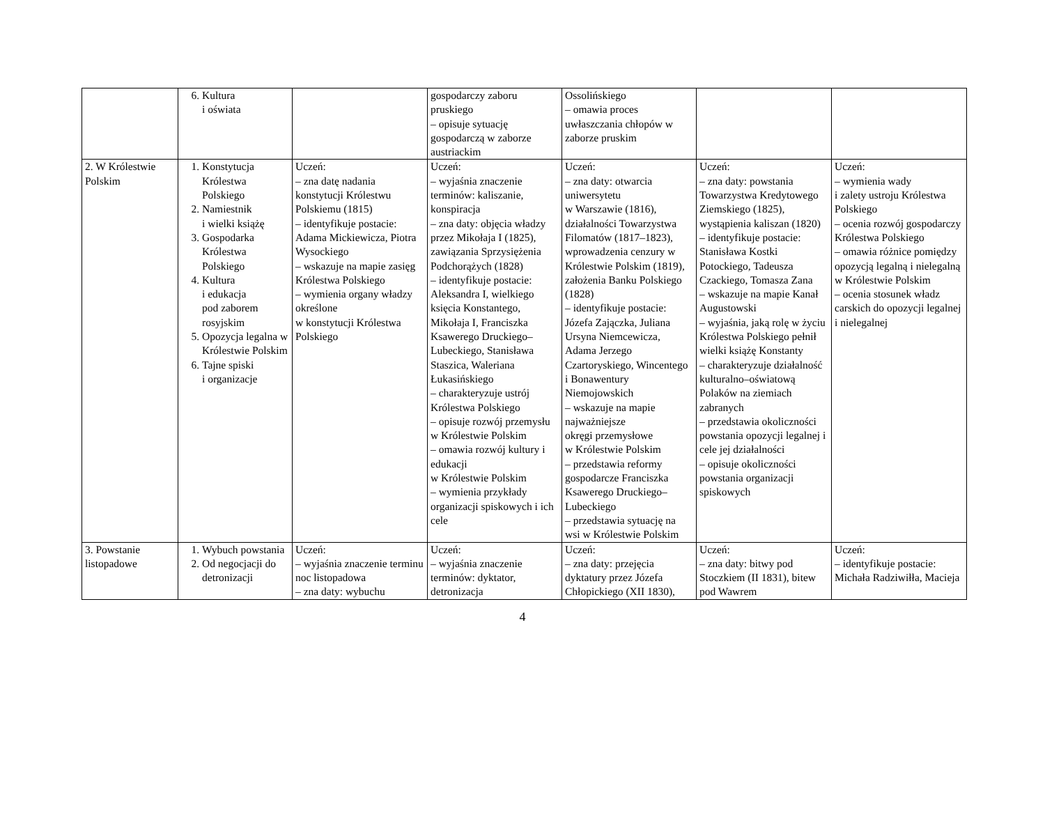| | 6. Kultura i oświata | | gospodarczy zaboru pruskiego – opisuje sytuację gospodarczą w zaborze austriackim | Ossolińskiego – omawia proces uwłaszczania chłopów w zaborze pruskim | | |
| 2. W Królestwie Polskim | 1. Konstytucja Królestwa Polskiego 2. Namiestnik i wielki książę 3. Gospodarka Królestwa Polskiego 4. Kultura i edukacja pod zaborem rosyjskim 5. Opozycja legalna w Królestwie Polskim 6. Tajne spiski i organizacje | Uczeń: – zna datę nadania konstytucji Królestwu Polskiemu (1815) – identyfikuje postacie: Adama Mickiewicza, Piotra Wysockiego – wskazuje na mapie zasięg Królestwa Polskiego – wymienia organy władzy określone w konstytucji Królestwa Polskiego | Uczeń: – wyjaśnia znaczenie terminów: kaliszanie, konspiracja – zna daty: objęcia władzy przez Mikołaja I (1825), zawiązania Sprzysiężenia Podchorążych (1828) – identyfikuje postacie: Aleksandra I, wielkiego księcia Konstantego, Mikołaja I, Franciszka Ksawerego Druckiego–Lubeckiego, Stanisława Staszica, Waleriana Łukasińskiego – charakteryzuje ustrój Królestwa Polskiego – opisuje rozwój przemysłu w Królestwie Polskim – omawia rozwój kultury i edukacji w Królestwie Polskim – wymienia przykłady organizacji spiskowych i ich cele | Uczeń: – zna daty: otwarcia uniwersytetu w Warszawie (1816), działalności Towarzystwa Filomatów (1817–1823), wprowadzenia cenzury w Królestwie Polskim (1819), założenia Banku Polskiego (1828) – identyfikuje postacie: Józefa Zajączka, Juliana Ursyna Niemcewicza, Adama Jerzego Czartoryskiego, Wincentego i Bonawentury Niemojowskich – wskazuje na mapie najważniejsze okręgi przemysłowe w Królestwie Polskim – przedstawia reformy gospodarcze Franciszka Ksawerego Druckiego–Lubeckiego – przedstawia sytuację na wsi w Królestwie Polskim | Uczeń: – zna daty: powstania Towarzystwa Kredytowego Ziemskiego (1825), wystąpienia kaliszan (1820) – identyfikuje postacie: Stanisława Kostki Potockiego, Tadeusza Czackiego, Tomasza Zana – wskazuje na mapie Kanał Augustowski – wyjaśnia, jaką rolę w życiu Królestwa Polskiego pełnił wielki książę Konstanty – charakteryzuje działalność kulturalno–oświatową Polaków na ziemiach zabranych – przedstawia okoliczności powstania opozycji legalnej i cele jej działalności – opisuje okoliczności powstania organizacji spiskowych | Uczeń: – wymienia wady i zalety ustroju Królestwa Polskiego – ocenia rozwój gospodarczy Królestwa Polskiego – omawia różnice pomiędzy opozycją legalną i nielegalną w Królestwie Polskim – ocenia stosunek władz carskich do opozycji legalnej i nielegalnej |
| 3. Powstanie listopadowe | 1. Wybuch powstania 2. Od negocjacji do detronizacji | Uczeń: – wyjaśnia znaczenie terminu noc listopadowa – zna daty: wybuchu | Uczeń: – wyjaśnia znaczenie terminów: dyktator, detronizacja | Uczeń: – zna daty: przejęcia dyktatury przez Józefa Chłopickiego (XII 1830), | Uczeń: – zna daty: bitwy pod Stoczkiem (II 1831), bitew pod Wawrem | Uczeń: – identyfikuje postacie: Michała Radziwiłła, Macieja |
4